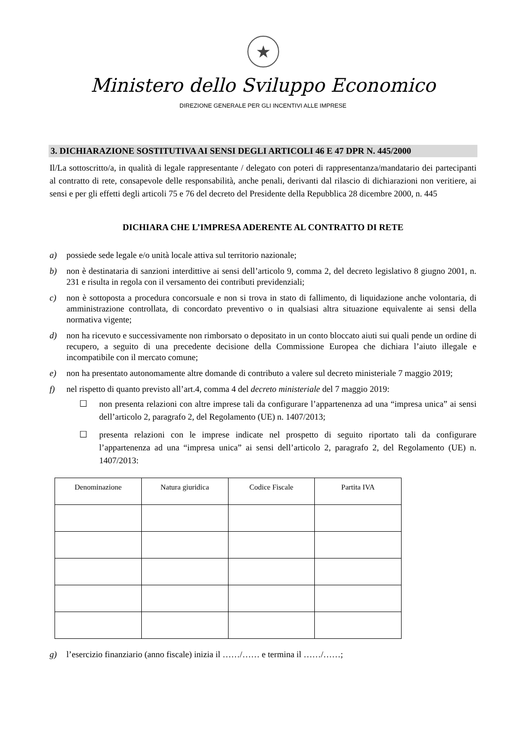★
Ministero dello Sviluppo Economico
DIREZIONE GENERALE PER GLI INCENTIVI ALLE IMPRESE
3. DICHIARAZIONE SOSTITUTIVA AI SENSI DEGLI ARTICOLI 46 E 47 DPR N. 445/2000
Il/La sottoscritto/a, in qualità di legale rappresentante / delegato con poteri di rappresentanza/mandatario dei partecipanti al contratto di rete, consapevole delle responsabilità, anche penali, derivanti dal rilascio di dichiarazioni non veritiere, ai sensi e per gli effetti degli articoli 75 e 76 del decreto del Presidente della Repubblica 28 dicembre 2000, n. 445
DICHIARA CHE L’IMPRESA ADERENTE AL CONTRATTO DI RETE
a) possiede sede legale e/o unità locale attiva sul territorio nazionale;
b) non è destinataria di sanzioni interdittive ai sensi dell’articolo 9, comma 2, del decreto legislativo 8 giugno 2001, n. 231 e risulta in regola con il versamento dei contributi previdenziali;
c) non è sottoposta a procedura concorsuale e non si trova in stato di fallimento, di liquidazione anche volontaria, di amministrazione controllata, di concordato preventivo o in qualsiasi altra situazione equivalente ai sensi della normativa vigente;
d) non ha ricevuto e successivamente non rimborsato o depositato in un conto bloccato aiuti sui quali pende un ordine di recupero, a seguito di una precedente decisione della Commissione Europea che dichiara l’aiuto illegale e incompatibile con il mercato comune;
e) non ha presentato autonomamente altre domande di contributo a valere sul decreto ministeriale 7 maggio 2019;
f) nel rispetto di quanto previsto all’art.4, comma 4 del decreto ministeriale del 7 maggio 2019:
☐ non presenta relazioni con altre imprese tali da configurare l’appartenenza ad una “impresa unica” ai sensi dell’articolo 2, paragrafo 2, del Regolamento (UE) n. 1407/2013;
☐ presenta relazioni con le imprese indicate nel prospetto di seguito riportato tali da configurare l’appartenenza ad una “impresa unica” ai sensi dell’articolo 2, paragrafo 2, del Regolamento (UE) n. 1407/2013:
| Denominazione | Natura giuridica | Codice Fiscale | Partita IVA |
| --- | --- | --- | --- |
g) l’esercizio finanziario (anno fiscale) inizia il ……/…… e termina il ……/……;